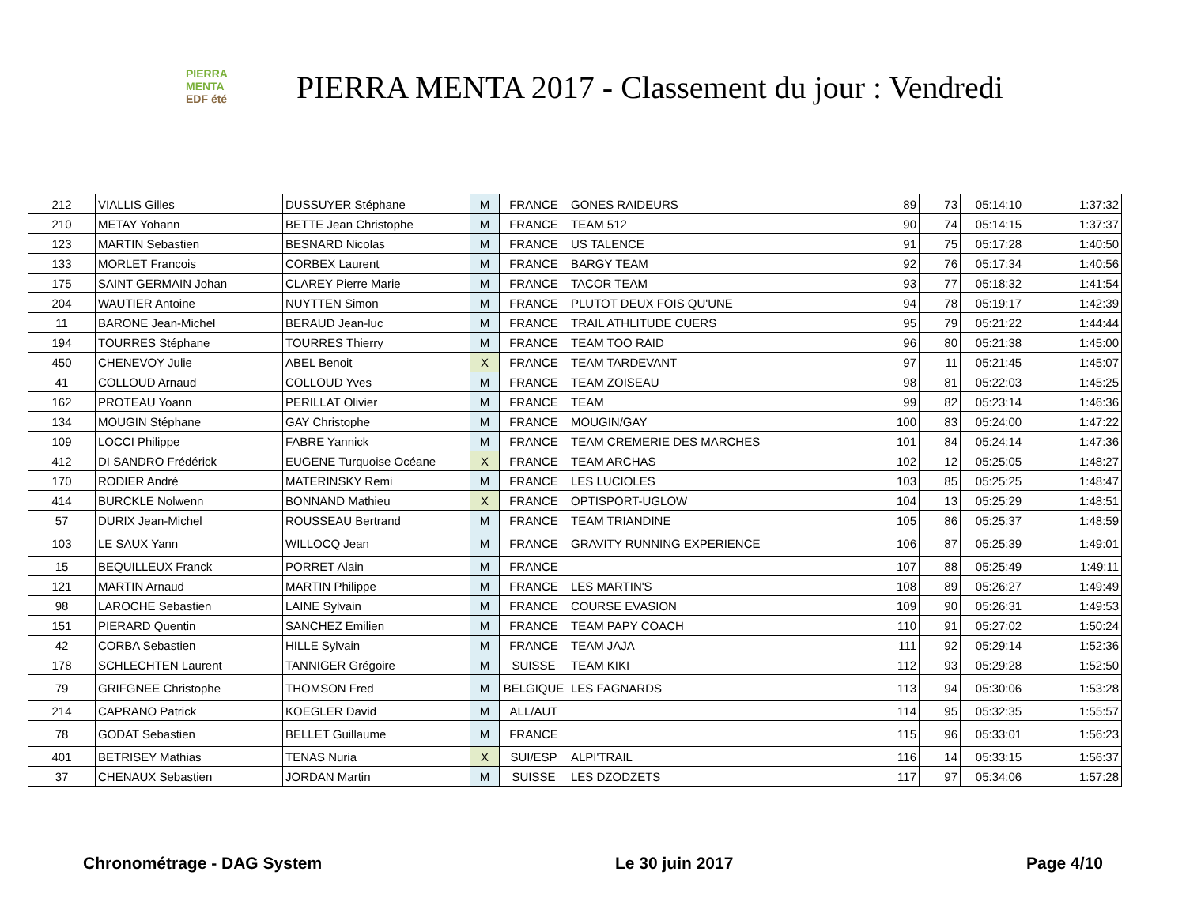PIERRA
MENTA
EDF été
PIERRA MENTA 2017 - Classement du jour : Vendredi
| 212 | VIALLIS Gilles | DUSSUYER Stéphane | M | FRANCE | GONES RAIDEURS | 89 | 73 | 05:14:10 | 1:37:32 |
| 210 | METAY Yohann | BETTE Jean Christophe | M | FRANCE | TEAM 512 | 90 | 74 | 05:14:15 | 1:37:37 |
| 123 | MARTIN Sebastien | BESNARD Nicolas | M | FRANCE | US TALENCE | 91 | 75 | 05:17:28 | 1:40:50 |
| 133 | MORLET Francois | CORBEX Laurent | M | FRANCE | BARGY TEAM | 92 | 76 | 05:17:34 | 1:40:56 |
| 175 | SAINT GERMAIN Johan | CLAREY Pierre Marie | M | FRANCE | TACOR TEAM | 93 | 77 | 05:18:32 | 1:41:54 |
| 204 | WAUTIER Antoine | NUYTTEN Simon | M | FRANCE | PLUTOT DEUX FOIS QU'UNE | 94 | 78 | 05:19:17 | 1:42:39 |
| 11 | BARONE Jean-Michel | BERAUD Jean-luc | M | FRANCE | TRAIL ATHLITUDE CUERS | 95 | 79 | 05:21:22 | 1:44:44 |
| 194 | TOURRES Stéphane | TOURRES Thierry | M | FRANCE | TEAM TOO RAID | 96 | 80 | 05:21:38 | 1:45:00 |
| 450 | CHENEVOY Julie | ABEL Benoit | X | FRANCE | TEAM TARDEVANT | 97 | 11 | 05:21:45 | 1:45:07 |
| 41 | COLLOUD Arnaud | COLLOUD Yves | M | FRANCE | TEAM ZOISEAU | 98 | 81 | 05:22:03 | 1:45:25 |
| 162 | PROTEAU Yoann | PERILLAT Olivier | M | FRANCE | TEAM | 99 | 82 | 05:23:14 | 1:46:36 |
| 134 | MOUGIN Stéphane | GAY Christophe | M | FRANCE | MOUGIN/GAY | 100 | 83 | 05:24:00 | 1:47:22 |
| 109 | LOCCI Philippe | FABRE Yannick | M | FRANCE | TEAM CREMERIE DES MARCHES | 101 | 84 | 05:24:14 | 1:47:36 |
| 412 | DI SANDRO Frédérick | EUGENE Turquoise Océane | X | FRANCE | TEAM ARCHAS | 102 | 12 | 05:25:05 | 1:48:27 |
| 170 | RODIER André | MATERINSKY Remi | M | FRANCE | LES LUCIOLES | 103 | 85 | 05:25:25 | 1:48:47 |
| 414 | BURCKLE Nolwenn | BONNAND Mathieu | X | FRANCE | OPTISPORT-UGLOW | 104 | 13 | 05:25:29 | 1:48:51 |
| 57 | DURIX Jean-Michel | ROUSSEAU Bertrand | M | FRANCE | TEAM TRIANDINE | 105 | 86 | 05:25:37 | 1:48:59 |
| 103 | LE SAUX Yann | WILLOCQ Jean | M | FRANCE | GRAVITY RUNNING EXPERIENCE | 106 | 87 | 05:25:39 | 1:49:01 |
| 15 | BEQUILLEUX Franck | PORRET Alain | M | FRANCE | | 107 | 88 | 05:25:49 | 1:49:11 |
| 121 | MARTIN Arnaud | MARTIN Philippe | M | FRANCE | LES MARTIN'S | 108 | 89 | 05:26:27 | 1:49:49 |
| 98 | LAROCHE Sebastien | LAINE Sylvain | M | FRANCE | COURSE EVASION | 109 | 90 | 05:26:31 | 1:49:53 |
| 151 | PIERARD Quentin | SANCHEZ Emilien | M | FRANCE | TEAM PAPY COACH | 110 | 91 | 05:27:02 | 1:50:24 |
| 42 | CORBA Sebastien | HILLE Sylvain | M | FRANCE | TEAM JAJA | 111 | 92 | 05:29:14 | 1:52:36 |
| 178 | SCHLECHTEN Laurent | TANNIGER Grégoire | M | SUISSE | TEAM KIKI | 112 | 93 | 05:29:28 | 1:52:50 |
| 79 | GRIFGNEE Christophe | THOMSON Fred | M | BELGIQUE | LES FAGNARDS | 113 | 94 | 05:30:06 | 1:53:28 |
| 214 | CAPRANO Patrick | KOEGLER David | M | ALL/AUT | | 114 | 95 | 05:32:35 | 1:55:57 |
| 78 | GODAT Sebastien | BELLET Guillaume | M | FRANCE | | 115 | 96 | 05:33:01 | 1:56:23 |
| 401 | BETRISEY Mathias | TENAS Nuria | X | SUI/ESP | ALPI'TRAIL | 116 | 14 | 05:33:15 | 1:56:37 |
| 37 | CHENAUX Sebastien | JORDAN Martin | M | SUISSE | LES DZODZETS | 117 | 97 | 05:34:06 | 1:57:28 |
Chronométrage - DAG System Le 30 juin 2017 Page 4/10